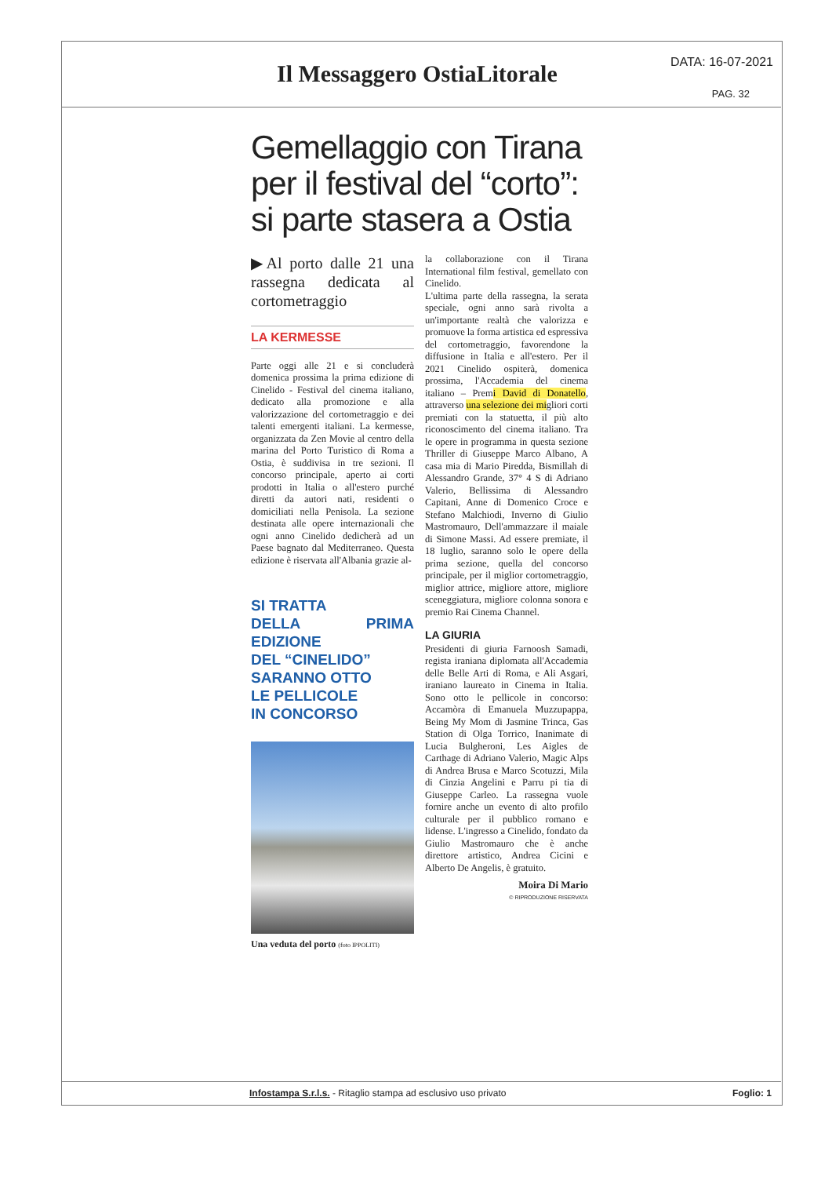Il Messaggero OstiaLitorale
DATA: 16-07-2021
PAG. 32
Gemellaggio con Tirana per il festival del “corto”: si parte stasera a Ostia
▶Al porto dalle 21 una rassegna dedicata al cortometraggio
LA KERMESSE
Parte oggi alle 21 e si concluderà domenica prossima la prima edizione di Cinelido - Festival del cinema italiano, dedicato alla promozione e alla valorizzazione del cortometraggio e dei talenti emergenti italiani. La kermesse, organizzata da Zen Movie al centro della marina del Porto Turistico di Roma a Ostia, è suddivisa in tre sezioni. Il concorso principale, aperto ai corti prodotti in Italia o all'estero purché diretti da autori nati, residenti o domiciliati nella Penisola. La sezione destinata alle opere internazionali che ogni anno Cinelido dedicherà ad un Paese bagnato dal Mediterraneo. Questa edizione è riservata all'Albania grazie al-
SI TRATTA
DELLA PRIMA EDIZIONE
DEL “CINELIDO”
SARANNO OTTO
LE PELLICOLE
IN CONCORSO
Una veduta del porto (foto IPPOLITI)
la collaborazione con il Tirana International film festival, gemellato con Cinelido.
L'ultima parte della rassegna, la serata speciale, ogni anno sarà rivolta a un'importante realtà che valorizza e promuove la forma artistica ed espressiva del cortometraggio, favorendone la diffusione in Italia e all'estero. Per il 2021 Cinelido ospiterà, domenica prossima, l'Accademia del cinema italiano – Premi David di Donatello, attraverso una selezione dei migliori corti premiati con la statuetta, il più alto riconoscimento del cinema italiano. Tra le opere in programma in questa sezione Thriller di Giuseppe Marco Albano, A casa mia di Mario Piredda, Bismillah di Alessandro Grande, 37° 4 S di Adriano Valerio, Bellissima di Alessandro Capitani, Anne di Domenico Croce e Stefano Malchiodi, Inverno di Giulio Mastromauro, Dell'ammazzare il maiale di Simone Massi. Ad essere premiate, il 18 luglio, saranno solo le opere della prima sezione, quella del concorso principale, per il miglior cortometraggio, miglior attrice, migliore attore, migliore sceneggiatura, migliore colonna sonora e premio Rai Cinema Channel.
LA GIURIA
Presidenti di giuria Farnoosh Samadi, regista iraniana diplomata all'Accademia delle Belle Arti di Roma, e Ali Asgari, iraniano laureato in Cinema in Italia. Sono otto le pellicole in concorso: Accamòra di Emanuela Muzzupappa, Being My Mom di Jasmine Trinca, Gas Station di Olga Torrico, Inanimate di Lucia Bulgheroni, Les Aigles de Carthage di Adriano Valerio, Magic Alps di Andrea Brusa e Marco Scotuzzi, Mila di Cinzia Angelini e Parru pi tia di Giuseppe Carleo. La rassegna vuole fornire anche un evento di alto profilo culturale per il pubblico romano e lidense. L'ingresso a Cinelido, fondato da Giulio Mastromauro che è anche direttore artistico, Andrea Cicini e Alberto De Angelis, è gratuito.
Moira Di Mario
© RIPRODUZIONE RISERVATA
Infostampa S.r.l.s. - Ritaglio stampa ad esclusivo uso privato Foglio: 1